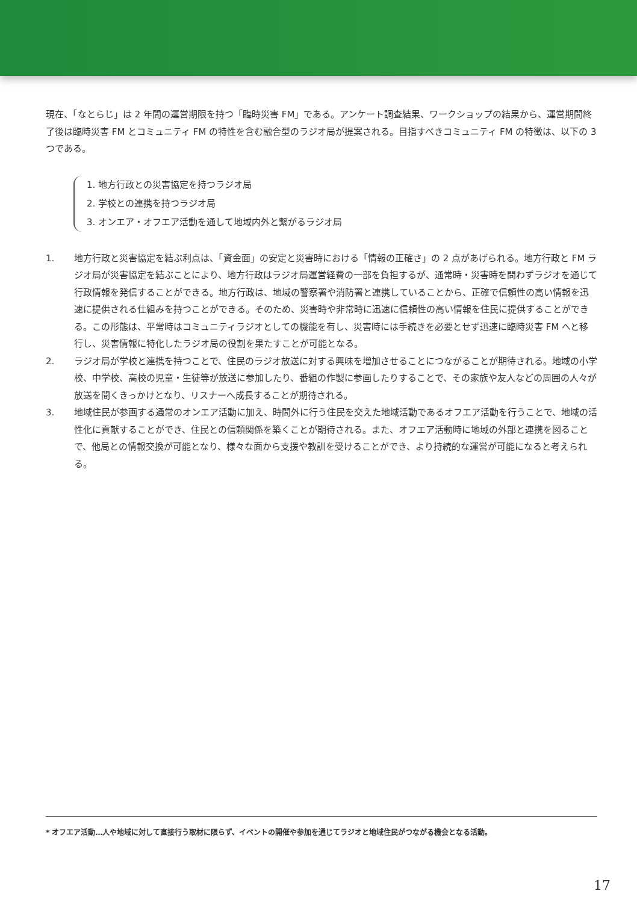現在、「なとらじ」は 2 年間の運営期限を持つ「臨時災害 FM」である。アンケート調査結果、ワークショップの結果から、運営期間終了後は臨時災害 FM とコミュニティ FM の特性を含む融合型のラジオ局が提案される。目指すべきコミュニティ FM の特徴は、以下の 3 つである。
1. 地方行政との災害協定を持つラジオ局
2. 学校との連携を持つラジオ局
3. オンエア・オフエア活動を通して地域内外と繋がるラジオ局
1. 地方行政と災害協定を結ぶ利点は、「資金面」の安定と災害時における「情報の正確さ」の 2 点があげられる。地方行政と FM ラジオ局が災害協定を結ぶことにより、地方行政はラジオ局運営経費の一部を負担するが、通常時・災害時を問わずラジオを通じて行政情報を発信することができる。地方行政は、地域の警察署や消防署と連携していることから、正確で信頼性の高い情報を迅速に提供される仕組みを持つことができる。そのため、災害時や非常時に迅速に信頼性の高い情報を住民に提供することができる。この形態は、平常時はコミュニティラジオとしての機能を有し、災害時には手続きを必要とせず迅速に臨時災害 FM へと移行し、災害情報に特化したラジオ局の役割を果たすことが可能となる。
2. ラジオ局が学校と連携を持つことで、住民のラジオ放送に対する興味を増加させることにつながることが期待される。地域の小学校、中学校、高校の児童・生徒等が放送に参加したり、番組の作製に参画したりすることで、その家族や友人などの周囲の人々が放送を聞くきっかけとなり、リスナーへ成長することが期待される。
3. 地域住民が参画する通常のオンエア活動に加え、時間外に行う住民を交えた地域活動であるオフエア活動を行うことで、地域の活性化に貢献することができ、住民との信頼関係を築くことが期待される。また、オフエア活動時に地域の外部と連携を図ることで、他局との情報交換が可能となり、様々な面から支援や教訓を受けることができ、より持続的な運営が可能になると考えられる。
* オフエア活動…人や地域に対して直接行う取材に限らず、イベントの開催や参加を通じてラジオと地域住民がつながる機会となる活動。
17